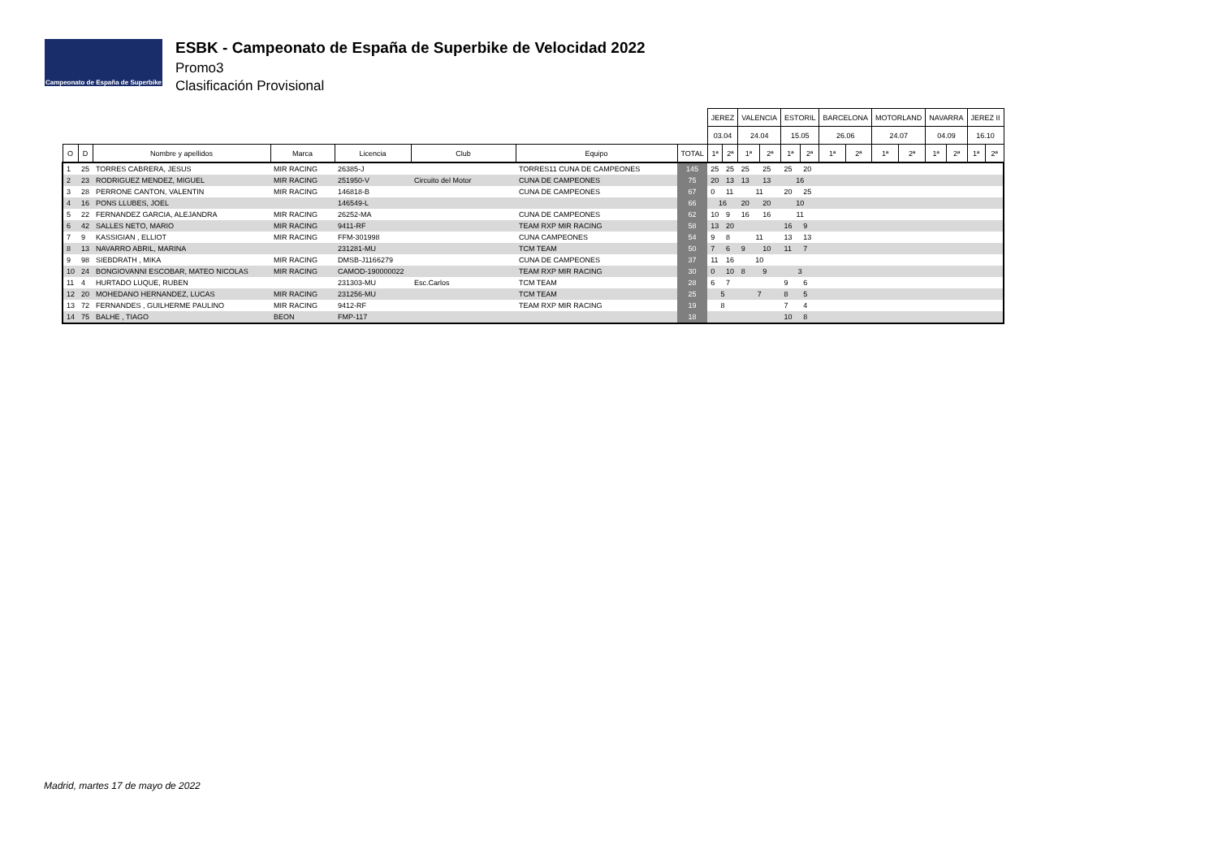Campeonato de España de Superbike
ESBK - Campeonato de España de Superbike de Velocidad 2022
Promo3
Clasificación Provisional
| | | | | | | | | JEREZ | | VALENCIA | | ESTORIL | | BARCELONA | | MOTORLAND | | NAVARRA | | JEREZ II | |
| --- | --- | --- | --- | --- | --- | --- | --- | --- | --- | --- | --- | --- | --- | --- | --- | --- | --- | --- | --- | --- | --- |
| | | | | | | | | 03.04 | | 24.04 | | 15.05 | | 26.06 | | 24.07 | | 04.09 | | 16.10 | |
| O | D | Nombre y apellidos | Marca | Licencia | Club | Equipo | TOTAL | 1ª | 2ª | 1ª | 2ª | 1ª | 2ª | 1ª | 2ª | 1ª | 2ª | 1ª | 2ª | 1ª | 2ª |
| 1 | 25 | TORRES CABRERA, JESUS | MIR RACING | 26385-J | | TORRES11 CUNA DE CAMPEONES | 145 | 25 | 25 | 25 | 25 | 25 | 20 | | | | | | | | |
| 2 | 23 | RODRIGUEZ MENDEZ, MIGUEL | MIR RACING | 251950-V | Circuito del Motor | CUNA DE CAMPEONES | 75 | 20 | 13 | 13 | 13 | 16 | | | | | | | | | |
| 3 | 28 | PERRONE CANTON, VALENTIN | MIR RACING | 146818-B | | CUNA DE CAMPEONES | 67 | 0 | 11 | 11 | | 20 | 25 | | | | | | | | |
| 4 | 16 | PONS LLUBES, JOEL | | 146549-L | | | 66 | 16 | | 20 | 20 | 10 | | | | | | | | | |
| 5 | 22 | FERNANDEZ GARCIA, ALEJANDRA | MIR RACING | 26252-MA | | CUNA DE CAMPEONES | 62 | 10 | 9 | 16 | 16 | 11 | | | | | | | | | |
| 6 | 42 | SALLES NETO, MARIO | MIR RACING | 9411-RF | | TEAM RXP MIR RACING | 58 | 13 | 20 | | | 16 | 9 | | | | | | | | |
| 7 | 9 | KASSIGIAN , ELLIOT | MIR RACING | FFM-301998 | | CUNA CAMPEONES | 54 | 9 | 8 | 11 | | 13 | 13 | | | | | | | | |
| 8 | 13 | NAVARRO ABRIL, MARINA | | 231281-MU | | TCM TEAM | 50 | 7 | 6 | 9 | 10 | 11 | 7 | | | | | | | | |
| 9 | 98 | SIEBDRATH , MIKA | MIR RACING | DMSB-J1166279 | | CUNA DE CAMPEONES | 37 | 11 | 16 | 10 | | | | | | | | | | | |
| 10 | 24 | BONGIOVANNI ESCOBAR, MATEO NICOLAS | MIR RACING | CAMOD-190000022 | | TEAM RXP MIR RACING | 30 | 0 | 10 | 8 | 9 | 3 | | | | | | | | | |
| 11 | 4 | HURTADO LUQUE, RUBEN | | 231303-MU | Esc.Carlos | TCM TEAM | 28 | 6 | 7 | | | 9 | 6 | | | | | | | | |
| 12 | 20 | MOHEDANO HERNANDEZ, LUCAS | MIR RACING | 231256-MU | | TCM TEAM | 25 | 5 | | 7 | | 8 | 5 | | | | | | | | |
| 13 | 72 | FERNANDES , GUILHERME PAULINO | MIR RACING | 9412-RF | | TEAM RXP MIR RACING | 19 | 8 | | | | 7 | 4 | | | | | | | | |
| 14 | 75 | BALHE , TIAGO | BEON | FMP-117 | | | 18 | | | | | 10 | 8 | | | | | | | | |
Madrid, martes 17 de mayo de 2022